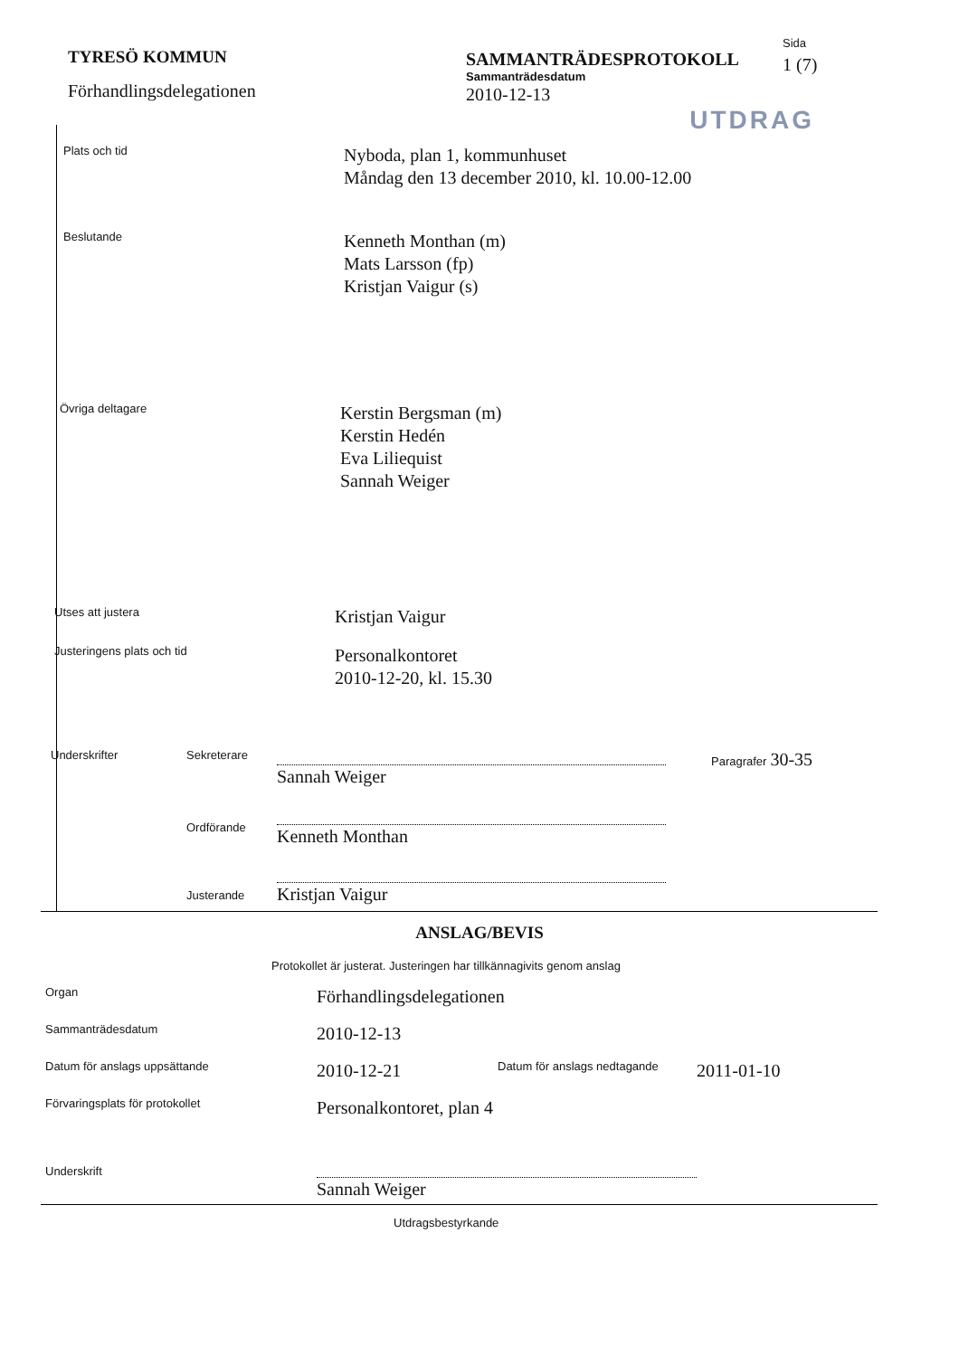TYRESÖ KOMMUN
Förhandlingsdelegationen
SAMMANTRÄDESPROTOKOLL
Sammanträdesdatum
2010-12-13
Sida
1 (7)
UTDRAG
Plats och tid
Nyboda, plan 1, kommunhuset
Måndag den 13 december 2010, kl. 10.00-12.00
Beslutande
Kenneth Monthan (m)
Mats Larsson (fp)
Kristjan Vaigur (s)
Övriga deltagare
Kerstin Bergsman (m)
Kerstin Hedén
Eva Liliequist
Sannah Weiger
Utses att justera
Kristjan Vaigur
Justeringens plats och tid
Personalkontoret
2010-12-20, kl. 15.30
Underskrifter Sekreterare
Ordförande
Justerande
Sannah Weiger
Kenneth Monthan
Kristjan Vaigur
Paragrafer 30-35
ANSLAG/BEVIS
Protokollet är justerat. Justeringen har tillkännagivits genom anslag
Organ
Förhandlingsdelegationen
Sammanträdesdatum
2010-12-13
Datum för anslags uppsättande
2010-12-21
Datum för anslags nedtagande
2011-01-10
Förvaringsplats för protokollet
Personalkontoret, plan 4
Underskrift
Sannah Weiger
Utdragsbestyrkande